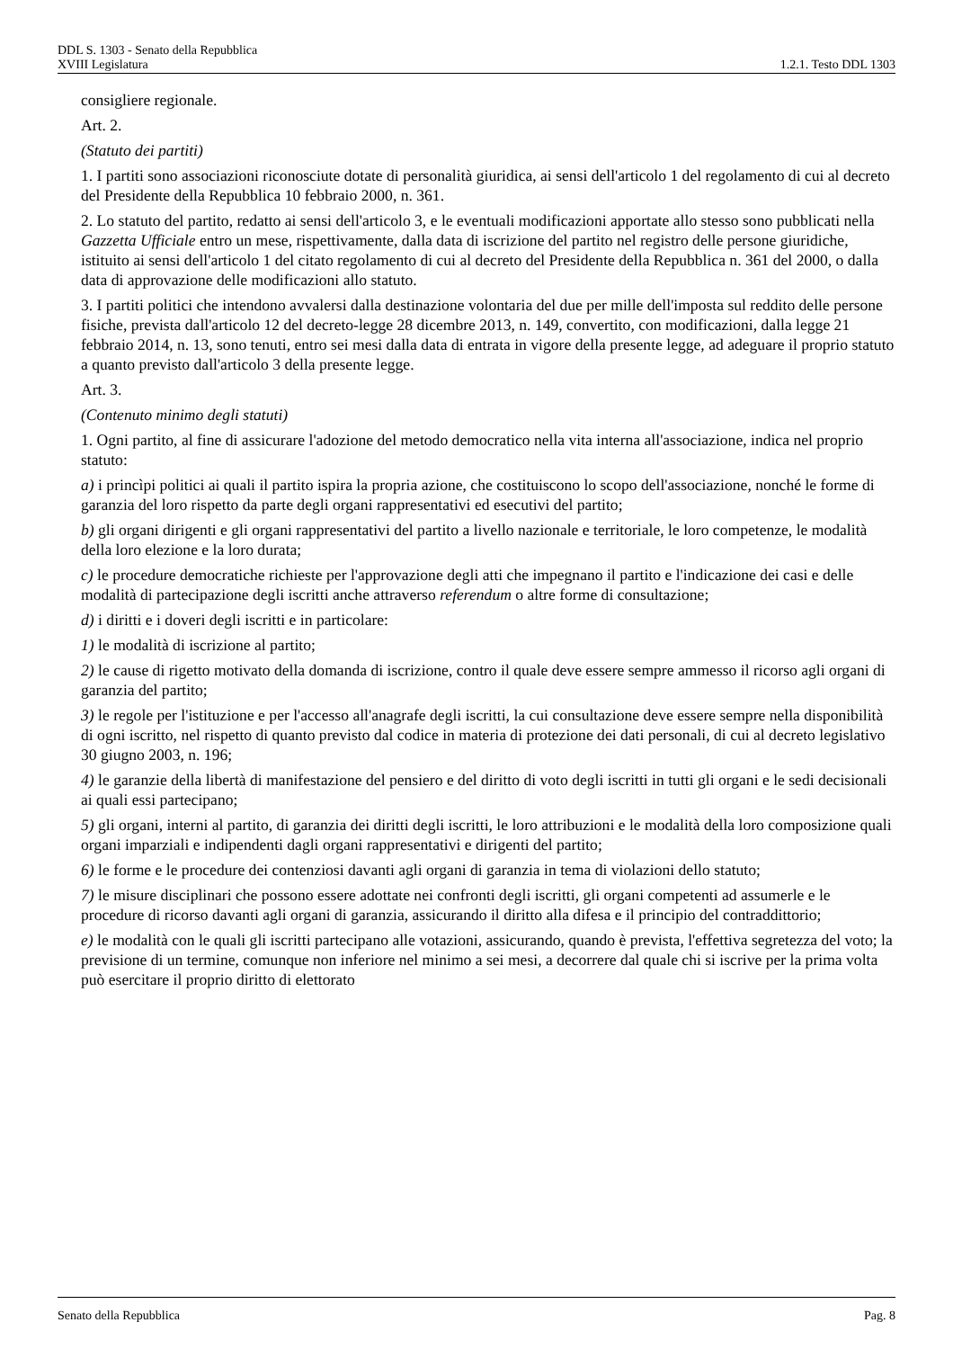DDL S. 1303 - Senato della Repubblica
XVIII Legislatura 1.2.1. Testo DDL 1303
consigliere regionale.
Art. 2.
(Statuto dei partiti)
1. I partiti sono associazioni riconosciute dotate di personalità giuridica, ai sensi dell'articolo 1 del regolamento di cui al decreto del Presidente della Repubblica 10 febbraio 2000, n. 361.
2. Lo statuto del partito, redatto ai sensi dell'articolo 3, e le eventuali modificazioni apportate allo stesso sono pubblicati nella Gazzetta Ufficiale entro un mese, rispettivamente, dalla data di iscrizione del partito nel registro delle persone giuridiche, istituito ai sensi dell'articolo 1 del citato regolamento di cui al decreto del Presidente della Repubblica n. 361 del 2000, o dalla data di approvazione delle modificazioni allo statuto.
3. I partiti politici che intendono avvalersi dalla destinazione volontaria del due per mille dell'imposta sul reddito delle persone fisiche, prevista dall'articolo 12 del decreto-legge 28 dicembre 2013, n. 149, convertito, con modificazioni, dalla legge 21 febbraio 2014, n. 13, sono tenuti, entro sei mesi dalla data di entrata in vigore della presente legge, ad adeguare il proprio statuto a quanto previsto dall'articolo 3 della presente legge.
Art. 3.
(Contenuto minimo degli statuti)
1. Ogni partito, al fine di assicurare l'adozione del metodo democratico nella vita interna all'associazione, indica nel proprio statuto:
a) i princìpi politici ai quali il partito ispira la propria azione, che costituiscono lo scopo dell'associazione, nonché le forme di garanzia del loro rispetto da parte degli organi rappresentativi ed esecutivi del partito;
b) gli organi dirigenti e gli organi rappresentativi del partito a livello nazionale e territoriale, le loro competenze, le modalità della loro elezione e la loro durata;
c) le procedure democratiche richieste per l'approvazione degli atti che impegnano il partito e l'indicazione dei casi e delle modalità di partecipazione degli iscritti anche attraverso referendum o altre forme di consultazione;
d) i diritti e i doveri degli iscritti e in particolare:
1) le modalità di iscrizione al partito;
2) le cause di rigetto motivato della domanda di iscrizione, contro il quale deve essere sempre ammesso il ricorso agli organi di garanzia del partito;
3) le regole per l'istituzione e per l'accesso all'anagrafe degli iscritti, la cui consultazione deve essere sempre nella disponibilità di ogni iscritto, nel rispetto di quanto previsto dal codice in materia di protezione dei dati personali, di cui al decreto legislativo 30 giugno 2003, n. 196;
4) le garanzie della libertà di manifestazione del pensiero e del diritto di voto degli iscritti in tutti gli organi e le sedi decisionali ai quali essi partecipano;
5) gli organi, interni al partito, di garanzia dei diritti degli iscritti, le loro attribuzioni e le modalità della loro composizione quali organi imparziali e indipendenti dagli organi rappresentativi e dirigenti del partito;
6) le forme e le procedure dei contenziosi davanti agli organi di garanzia in tema di violazioni dello statuto;
7) le misure disciplinari che possono essere adottate nei confronti degli iscritti, gli organi competenti ad assumerle e le procedure di ricorso davanti agli organi di garanzia, assicurando il diritto alla difesa e il principio del contraddittorio;
e) le modalità con le quali gli iscritti partecipano alle votazioni, assicurando, quando è prevista, l'effettiva segretezza del voto; la previsione di un termine, comunque non inferiore nel minimo a sei mesi, a decorrere dal quale chi si iscrive per la prima volta può esercitare il proprio diritto di elettorato
Senato della Repubblica Pag. 8